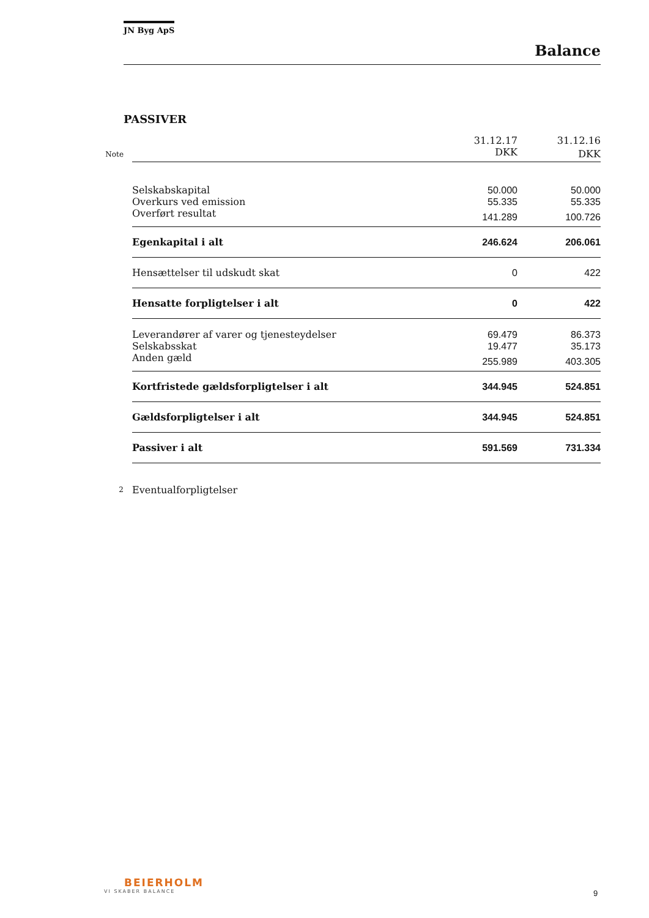JN Byg ApS
Balance
PASSIVER
| | | 31.12.17 | 31.12.16 |
| Note | | DKK | DKK |
| | Selskabskapital | 50.000 | 50.000 |
| | Overkurs ved emission | 55.335 | 55.335 |
| | Overført resultat | 141.289 | 100.726 |
| | Egenkapital i alt | 246.624 | 206.061 |
| | Hensættelser til udskudt skat | 0 | 422 |
| | Hensatte forpligtelser i alt | 0 | 422 |
| | Leverandører af varer og tjenesteydelser | 69.479 | 86.373 |
| | Selskabsskat | 19.477 | 35.173 |
| | Anden gæld | 255.989 | 403.305 |
| | Kortfristede gældsforpligtelser i alt | 344.945 | 524.851 |
| | Gældsforpligtelser i alt | 344.945 | 524.851 |
| | Passiver i alt | 591.569 | 731.334 |
| 2 | Eventualforpligtelser | | |
BEIERHOLM
VI SKABER BALANCE
9